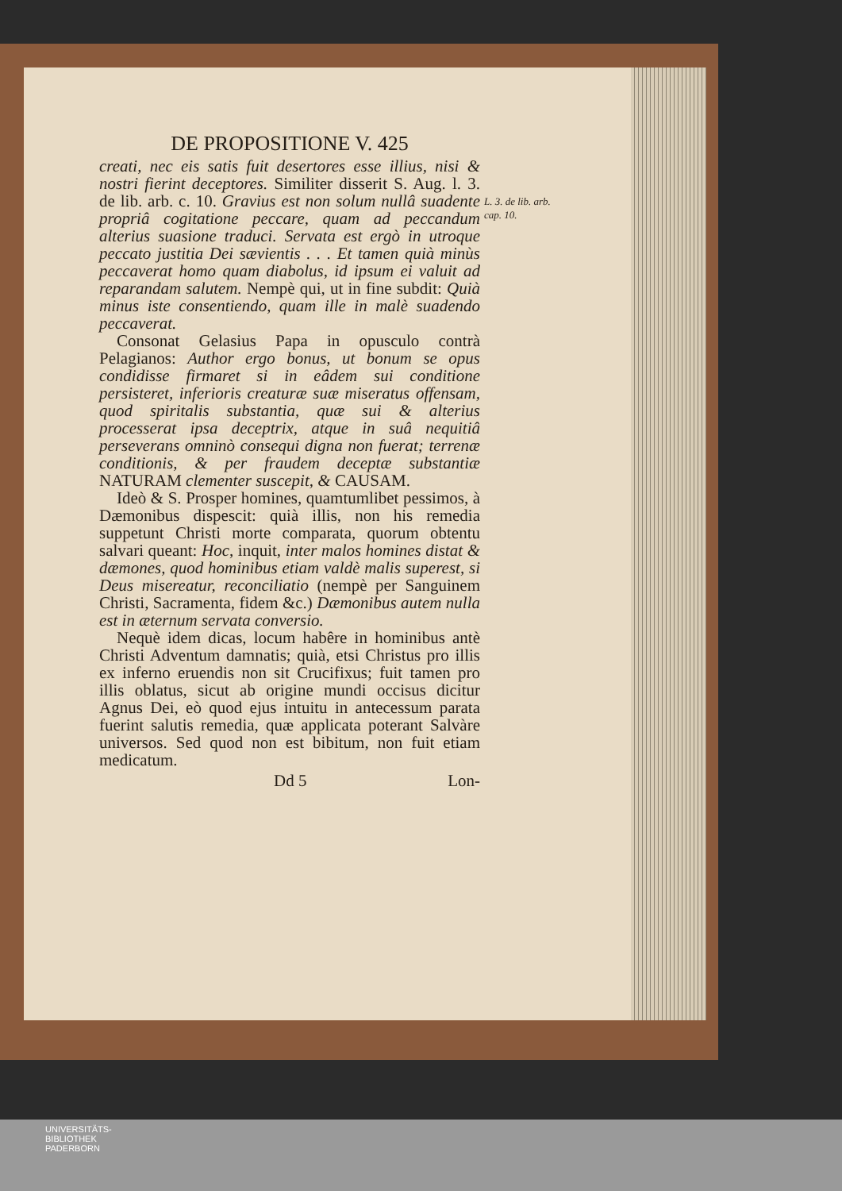L. 3. de lib. arb. cap. 10.
DE PROPOSITIONE V. 425
creati, nec eis satis fuit desertores esse illius, nisi & nostri fierint deceptores. Similiter disserit S. Aug. l. 3. de lib. arb. c. 10. Gravius est non solum nullâ suadente propriâ cogitatione peccare, quam ad peccandum alterius suasione traduci. Servata est ergò in utroque peccato justitia Dei sævientis . . . Et tamen quià minùs peccaverat homo quam diabolus, id ipsum ei valuit ad reparandam salutem. Nempè qui, ut in fine subdit: Quià minus iste consentiendo, quam ille in malè suadendo peccaverat.
Consonat Gelasius Papa in opusculo contrà Pelagianos: Author ergo bonus, ut bonum se opus condidisse firmaret si in eâdem sui conditione persisteret, inferioris creaturæ suæ miseratus offensam, quod spiritalis substantia, quæ sui & alterius processerat ipsa deceptrix, atque in suâ nequitiâ perseverans omninò consequi digna non fuerat; terrenæ conditionis, & per fraudem deceptæ substantiæ NATURAM clementer suscepit, & CAUSAM.
Ideò & S. Prosper homines, quamtumlibet pessimos, à Dæmonibus dispescit: quià illis, non his remedia suppetunt Christi morte comparata, quorum obtentu salvari queant: Hoc, inquit, inter malos homines distat & dæmones, quod hominibus etiam valdè malis superest, si Deus misereatur, reconciliatio (nempè per Sanguinem Christi, Sacramenta, fidem &c.) Dæmonibus autem nulla est in æternum servata conversio.
Nequè idem dicas, locum habêre in hominibus antè Christi Adventum damnatis; quià, etsi Christus pro illis ex inferno eruendis non sit Crucifixus; fuit tamen pro illis oblatus, sicut ab origine mundi occisus dicitur Agnus Dei, eò quod ejus intuitu in antecessum parata fuerint salutis remedia, quæ applicata poterant Salvàre universos. Sed quod non est bibitum, non fuit etiam medicatum.
Dd 5 Lon-
UNIVERSITÄTS-
BIBLIOTHEK
PADERBORN